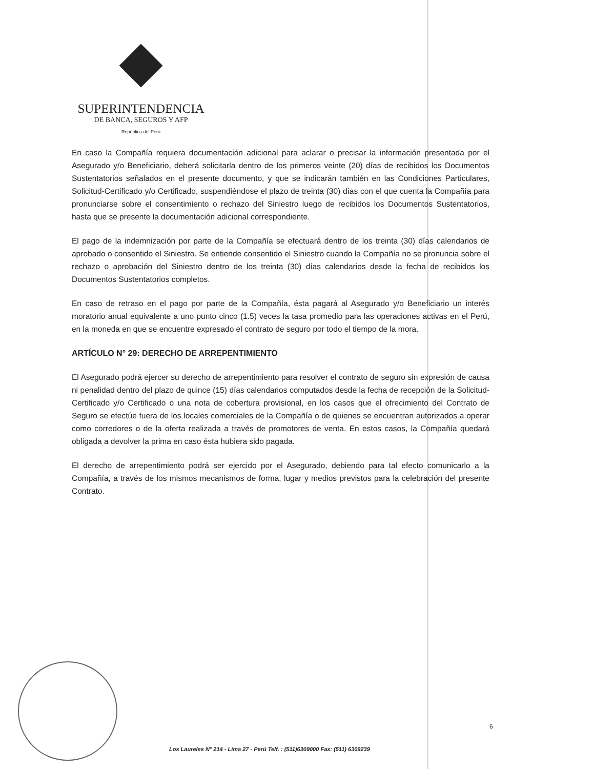SUPERINTENDENCIA
DE BANCA, SEGUROS Y AFP
República del Perú
En caso la Compañía requiera documentación adicional para aclarar o precisar la información presentada por el Asegurado y/o Beneficiario, deberá solicitarla dentro de los primeros veinte (20) días de recibidos los Documentos Sustentatorios señalados en el presente documento, y que se indicarán también en las Condiciones Particulares, Solicitud-Certificado y/o Certificado, suspendiéndose el plazo de treinta (30) días con el que cuenta la Compañía para pronunciarse sobre el consentimiento o rechazo del Siniestro luego de recibidos los Documentos Sustentatorios, hasta que se presente la documentación adicional correspondiente.
El pago de la indemnización por parte de la Compañía se efectuará dentro de los treinta (30) días calendarios de aprobado o consentido el Siniestro. Se entiende consentido el Siniestro cuando la Compañía no se pronuncia sobre el rechazo o aprobación del Siniestro dentro de los treinta (30) días calendarios desde la fecha de recibidos los Documentos Sustentatorios completos.
En caso de retraso en el pago por parte de la Compañía, ésta pagará al Asegurado y/o Beneficiario un interés moratorio anual equivalente a uno punto cinco (1.5) veces la tasa promedio para las operaciones activas en el Perú, en la moneda en que se encuentre expresado el contrato de seguro por todo el tiempo de la mora.
ARTÍCULO N° 29: DERECHO DE ARREPENTIMIENTO
El Asegurado podrá ejercer su derecho de arrepentimiento para resolver el contrato de seguro sin expresión de causa ni penalidad dentro del plazo de quince (15) días calendarios computados desde la fecha de recepción de la Solicitud-Certificado y/o Certificado o una nota de cobertura provisional, en los casos que el ofrecimiento del Contrato de Seguro se efectúe fuera de los locales comerciales de la Compañía o de quienes se encuentran autorizados a operar como corredores o de la oferta realizada a través de promotores de venta. En estos casos, la Compañía quedará obligada a devolver la prima en caso ésta hubiera sido pagada.
El derecho de arrepentimiento podrá ser ejercido por el Asegurado, debiendo para tal efecto comunicarlo a la Compañía, a través de los mismos mecanismos de forma, lugar y medios previstos para la celebración del presente Contrato.
6
Los Laureles N° 214 - Lima 27 - Perú Telf. : (511)6309000 Fax: (511) 6309239